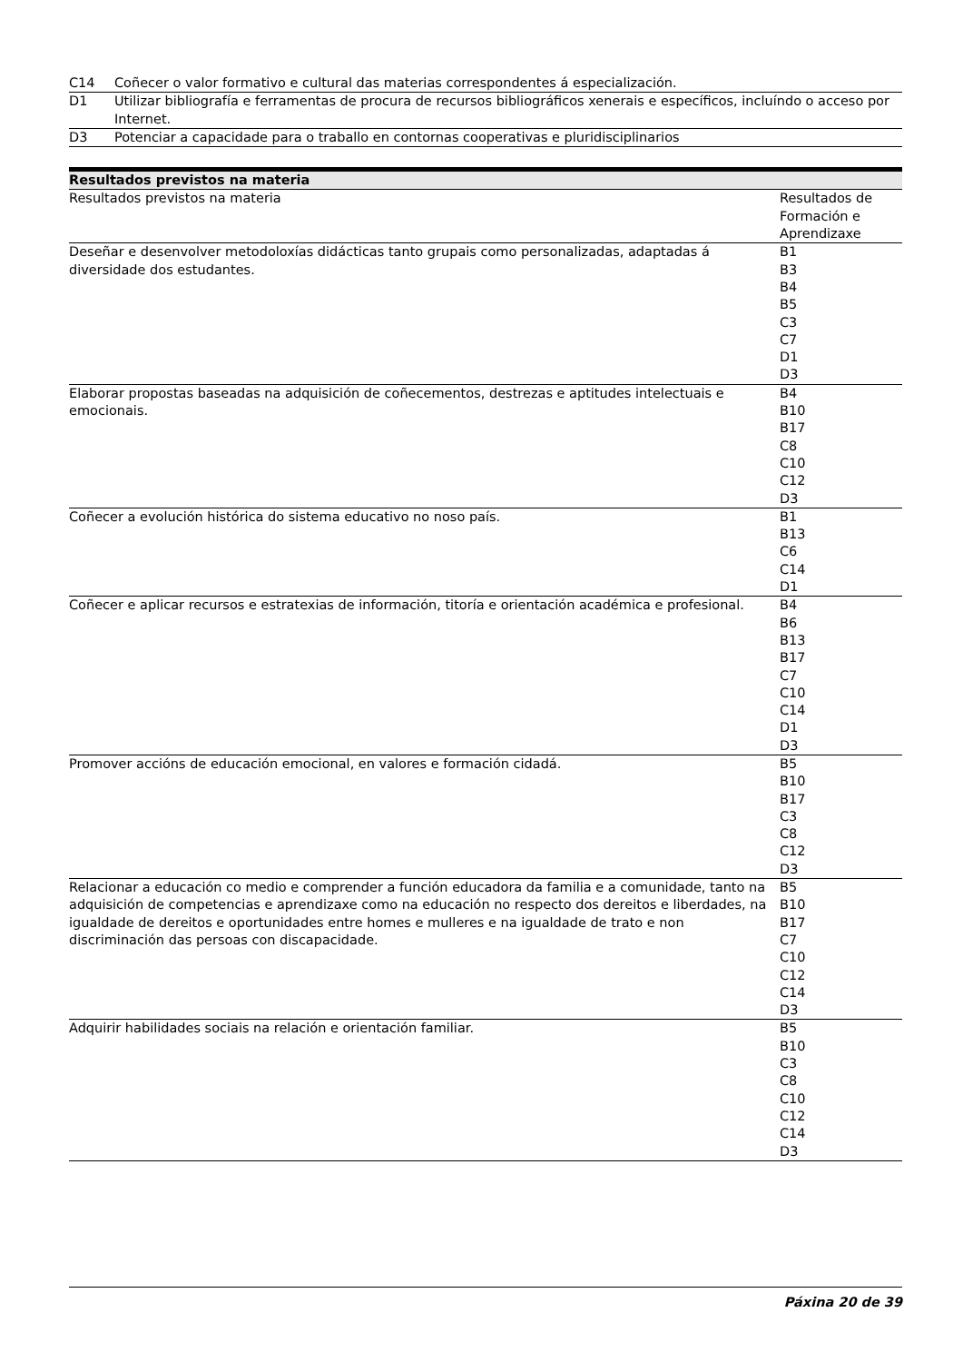| C14 | Coñecer o valor formativo e cultural das materias correspondentes á especialización. |
| D1 | Utilizar bibliografía e ferramentas de procura de recursos bibliográficos xenerais e específicos, incluíndo o acceso por Internet. |
| D3 | Potenciar a capacidade para o traballo en contornas cooperativas e pluridisciplinarios |
| Resultados previstos na materia | |
| --- | --- |
| Resultados previstos na materia | Resultados de Formación e Aprendizaxe |
| Deseñar e desenvolver metodoloxías didácticas tanto grupais como personalizadas, adaptadas á diversidade dos estudantes. | B1 B3 B4 B5 C3 C7 D1 D3 |
| Elaborar propostas baseadas na adquisición de coñecementos, destrezas e aptitudes intelectuais e emocionais. | B4 B10 B17 C8 C10 C12 D3 |
| Coñecer a evolución histórica do sistema educativo no noso país. | B1 B13 C6 C14 D1 |
| Coñecer e aplicar recursos e estratexias de información, titoría e orientación académica e profesional. | B4 B6 B13 B17 C7 C10 C14 D1 D3 |
| Promover accións de educación emocional, en valores e formación cidadá. | B5 B10 B17 C3 C8 C12 D3 |
| Relacionar a educación co medio e comprender a función educadora da familia e a comunidade, tanto na adquisición de competencias e aprendizaxe como na educación no respecto dos dereitos e liberdades, na igualdade de dereitos e oportunidades entre homes e mulleres e na igualdade de trato e non discriminación das persoas con discapacidade. | B5 B10 B17 C7 C10 C12 C14 D3 |
| Adquirir habilidades sociais na relación e orientación familiar. | B5 B10 C3 C8 C10 C12 C14 D3 |
Páxina 20 de 39